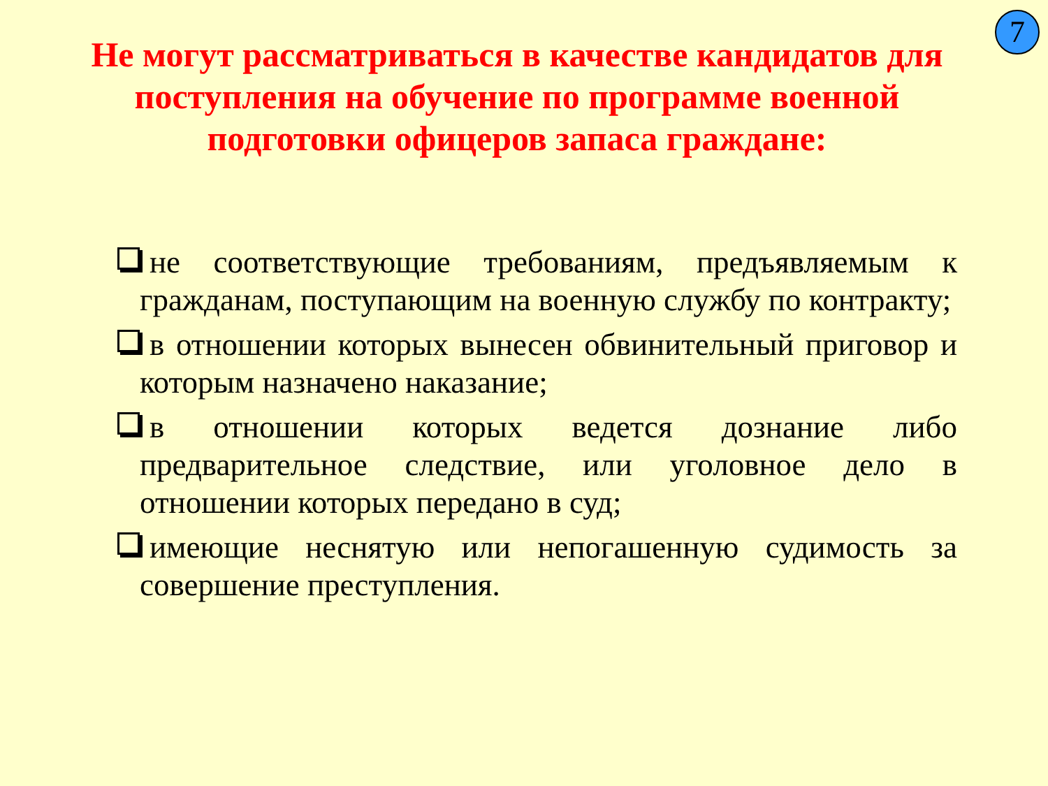7
Не могут рассматриваться в качестве кандидатов для поступления на обучение по программе военной подготовки офицеров запаса граждане:
не соответствующие требованиям, предъявляемым к гражданам, поступающим на военную службу по контракту;
в отношении которых вынесен обвинительный приговор и которым назначено наказание;
в отношении которых ведется дознание либо предварительное следствие, или уголовное дело в отношении которых передано в суд;
имеющие неснятую или непогашенную судимость за совершение преступления.